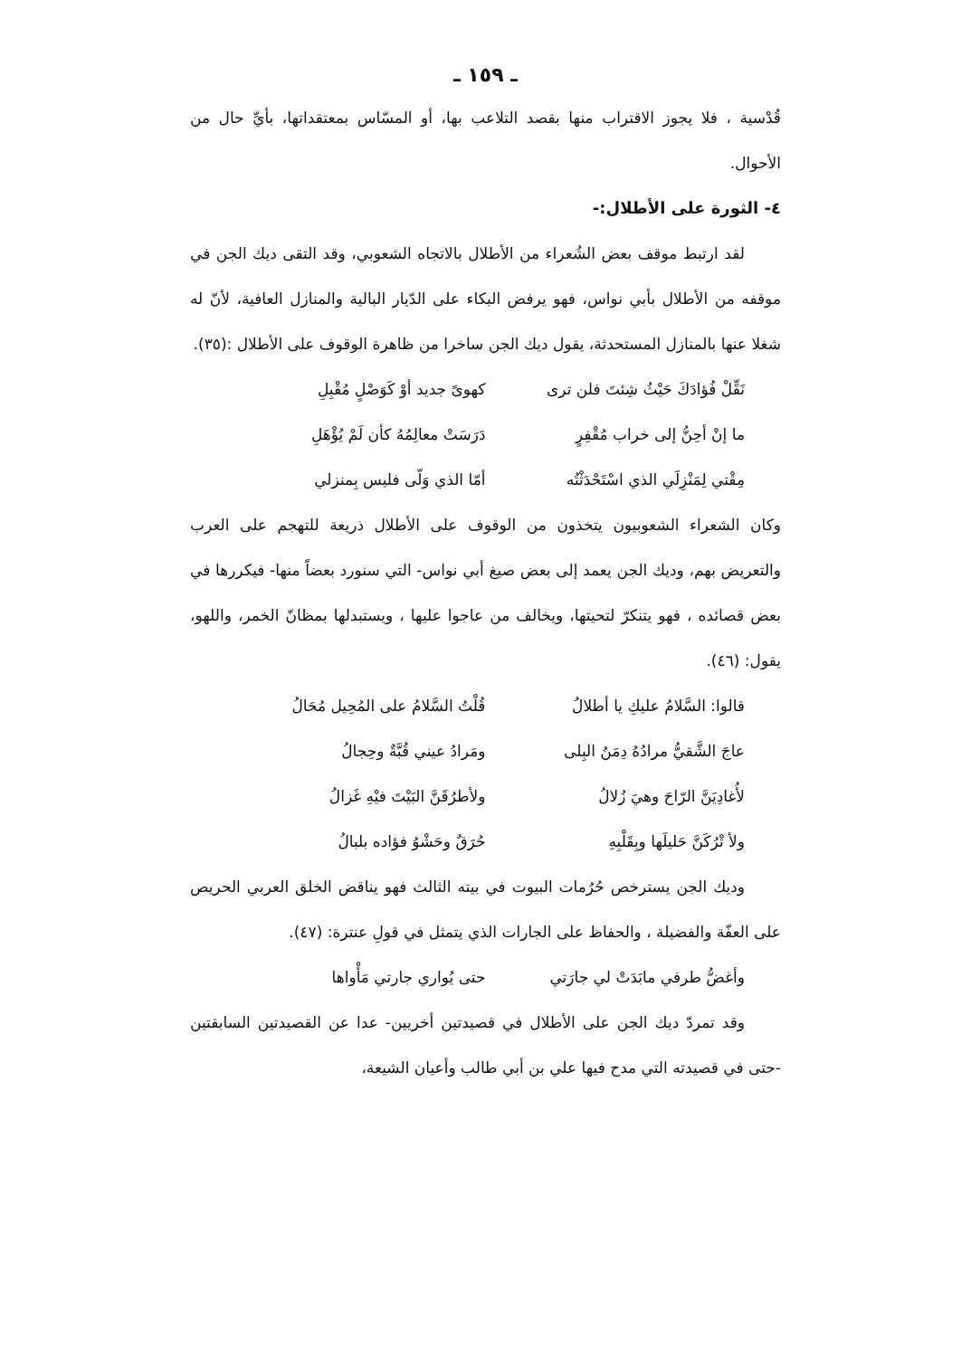ـ ١٥٩ ـ
قُدْسية ، فلا يجوز الاقتراب منها بقصد التلاعب بها، أو المسّاس بمعتقداتها، بأيِّ حال من الأحوال.
٤- الثورة على الأطلال:-
لقد ارتبط موقف بعض الشُعراء من الأطلال بالاتجاه الشعوبي، وقد التقى ديك الجن في موقفه من الأطلال بأبي نواس، فهو يرفض البكاء على الدّيار البالية والمنازل العافية، لأنّ له شغلا عنها بالمنازل المستحدثة، يقول ديك الجن ساخرا من ظاهرة الوقوف على الأطلال :(٣٥).
نَقِّلْ فُؤادَكَ حَيْثُ شِئتَ فلن ترى كهوىً جديد أوْ كَوَصْلٍ مُقْبِلِ
ما إنْ أحِنُّ إلى خراب مُقْفِرٍ دَرَسَتْ معالِمُهُ كأن لَمْ يُؤْهَلِ
مِقْتي لِمَنْزِلَي الذي اسْتَحْدَثْتُه أمّا الذي وَلّى فليس بِمنزلي
وكان الشعراء الشعوبيون يتخذون من الوقوف على الأطلال ذريعة للتهجم على العرب والتعريض بهم، وديك الجن يعمد إلى بعض صيغ أبي نواس- التي سنورد بعضاً منها- فيكررها في بعض قصائده ، فهو يتنكرّ لتحيتها، ويخالف من عاجوا عليها ، ويستبدلها بمظانّ الخمر، واللهو، يقول: (٤٦).
قالوا: السَّلامُ عليكِ يا أطلالُ قُلْتُ السَّلامُ على المُحِيل مُحَالُ
عاجَ الشَّقيُّ مرادُهُ دِمَنُ البِلى ومَرادُ عيني قُبَّةٌ وحِجالُ
لأُغادِيَنَّ الرّاحَ وهيَ زُلالُ ولأطرُقَنَّ البَيْتَ فيْهِ غَزالُ
ولأ تْرُكَنَّ حَليلَها وبِقَلْبِهِ حُرَقٌ وحَشْوُ فؤاده بلبالُ
وديك الجن يسترخص حُرُمات البيوت في بيته الثالث فهو يناقض الخلق العربي الحريص على العفّة والفضيلة ، والحفاظ على الجارات الذي يتمثل في قولِ عنترة: (٤٧).
وأغضُّ طرفي مابَدَتْ لي جارَتي حتى يُواري جارتي مَأْواها
وقد تمردّ ديك الجن على الأطلال في قصيدتين أخريين- عدا عن القصيدتين السابقتين -حتى في قصيدته التي مدح فيها علي بن أبي طالب وأعيان الشيعة،